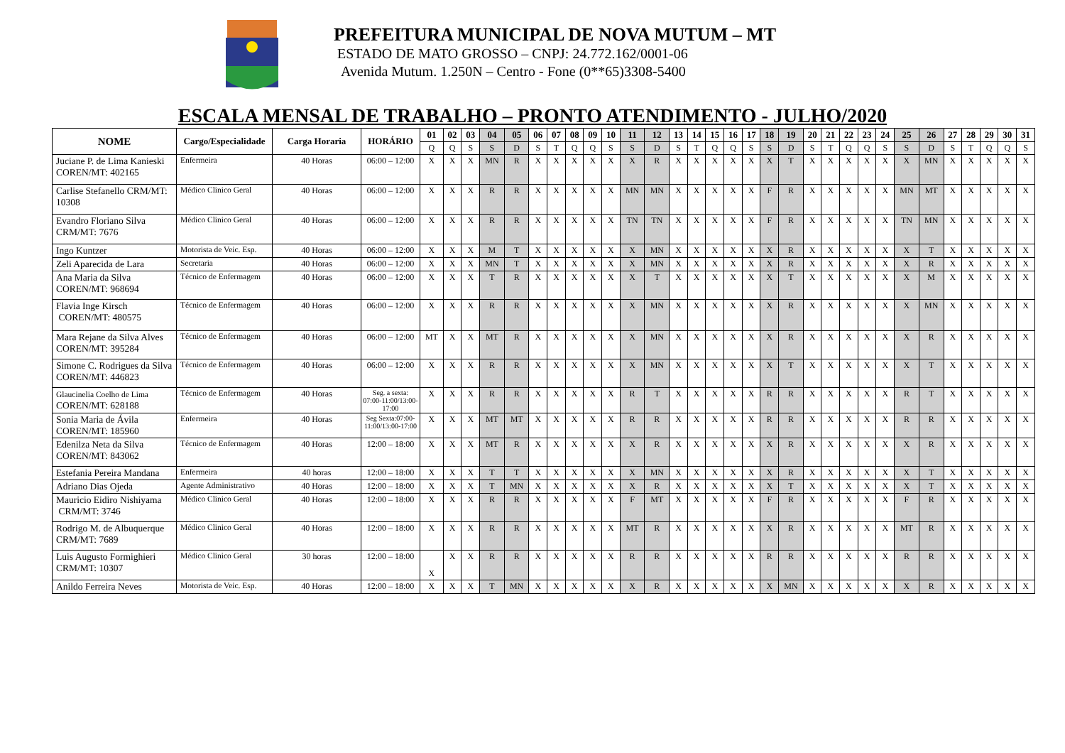PREFEITURA MUNICIPAL DE NOVA MUTUM – MT
ESTADO DE MATO GROSSO – CNPJ: 24.772.162/0001-06
Avenida Mutum. 1.250N – Centro - Fone (0**65)3308-5400
ESCALA MENSAL DE TRABALHO – PRONTO ATENDIMENTO - JULHO/2020
| NOME | Cargo/Especialidade | Carga Horaria | HORÁRIO | 01 | 02 | 03 | 04 | 05 | 06 | 07 | 08 | 09 | 10 | 11 | 12 | 13 | 14 | 15 | 16 | 17 | 18 | 19 | 20 | 21 | 22 | 23 | 24 | 25 | 26 | 27 | 28 | 29 | 30 | 31 |
| --- | --- | --- | --- | --- | --- | --- | --- | --- | --- | --- | --- | --- | --- | --- | --- | --- | --- | --- | --- | --- | --- | --- | --- | --- | --- | --- | --- | --- | --- | --- | --- | --- | --- | --- |
| | | | | Q | Q | S | S | D | S | T | Q | Q | S | S | D | S | T | Q | Q | S | S | D | S | T | Q | Q | S | S | D | S | T | Q | Q | S |
| Juciane P. de Lima Kanieski COREN/MT: 402165 | Enfermeira | 40 Horas | 06:00 – 12:00 | X | X | X | MN | R | X | X | X | X | X | X | R | X | X | X | X | X | X | T | X | X | X | X | X | X | MN | X | X | X | X | X |
| Carlise Stefanello CRM/MT: 10308 | Médico Clinico Geral | 40 Horas | 06:00 – 12:00 | X | X | X | R | R | X | X | X | X | X | MN | MN | X | X | X | X | X | F | R | X | X | X | X | X | MN | MT | X | X | X | X | X |
| Evandro Floriano Silva CRM/MT: 7676 | Médico Clinico Geral | 40 Horas | 06:00 – 12:00 | X | X | X | R | R | X | X | X | X | X | TN | TN | X | X | X | X | X | F | R | X | X | X | X | X | TN | MN | X | X | X | X | X |
| Ingo Kuntzer | Motorista de Veic. Esp. | 40 Horas | 06:00 – 12:00 | X | X | X | M | T | X | X | X | X | X | X | MN | X | X | X | X | X | X | R | X | X | X | X | X | X | T | X | X | X | X | X |
| Zeli Aparecida de Lara | Secretaria | 40 Horas | 06:00 – 12:00 | X | X | X | MN | T | X | X | X | X | X | X | MN | X | X | X | X | X | X | R | X | X | X | X | X | X | R | X | X | X | X | X |
| Ana Maria da Silva COREN/MT: 968694 | Técnico de Enfermagem | 40 Horas | 06:00 – 12:00 | X | X | X | T | R | X | X | X | X | X | X | T | X | X | X | X | X | X | T | X | X | X | X | X | X | M | X | X | X | X | X |
| Flavia Inge Kirsch COREN/MT: 480575 | Técnico de Enfermagem | 40 Horas | 06:00 – 12:00 | X | X | X | R | R | X | X | X | X | X | X | MN | X | X | X | X | X | X | R | X | X | X | X | X | X | MN | X | X | X | X | X |
| Mara Rejane da Silva Alves COREN/MT: 395284 | Técnico de Enfermagem | 40 Horas | 06:00 – 12:00 | MT | X | X | MT | R | X | X | X | X | X | X | MN | X | X | X | X | X | X | R | X | X | X | X | X | X | R | X | X | X | X | X |
| Simone C. Rodrigues da Silva COREN/MT: 446823 | Técnico de Enfermagem | 40 Horas | 06:00 – 12:00 | X | X | X | R | R | X | X | X | X | X | X | MN | X | X | X | X | X | X | T | X | X | X | X | X | X | T | X | X | X | X | X |
| Glaucinelia Coelho de Lima COREN/MT: 628188 | Técnico de Enfermagem | 40 Horas | Seg. a sexta: 07:00-11:00/13:00-17:00 | X | X | X | R | R | X | X | X | X | X | R | T | X | X | X | X | X | R | R | X | X | X | X | X | R | T | X | X | X | X | X |
| Sonia Maria de Ávila COREN/MT: 185960 | Enfermeira | 40 Horas | Seg Sexta:07:00-11:00/13:00-17:00 | X | X | X | MT | MT | X | X | X | X | X | R | R | X | X | X | X | X | R | R | X | X | X | X | X | R | R | X | X | X | X | X |
| Edenilza Neta da Silva COREN/MT: 843062 | Técnico de Enfermagem | 40 Horas | 12:00 – 18:00 | X | X | X | MT | R | X | X | X | X | X | X | R | X | X | X | X | X | X | R | X | X | X | X | X | X | R | X | X | X | X | X |
| Estefania Pereira Mandana | Enfermeira | 40 horas | 12:00 – 18:00 | X | X | X | T | T | X | X | X | X | X | X | MN | X | X | X | X | X | X | R | X | X | X | X | X | X | T | X | X | X | X | X |
| Adriano Dias Ojeda | Agente Administrativo | 40 Horas | 12:00 – 18:00 | X | X | X | T | MN | X | X | X | X | X | X | R | X | X | X | X | X | X | T | X | X | X | X | X | X | T | X | X | X | X | X |
| Mauricio Eidiro Nishiyama CRM/MT: 3746 | Médico Clinico Geral | 40 Horas | 12:00 – 18:00 | X | X | X | R | R | X | X | X | X | X | F | MT | X | X | X | X | X | F | R | X | X | X | X | X | F | R | X | X | X | X | X |
| Rodrigo M. de Albuquerque CRM/MT: 7689 | Médico Clinico Geral | 40 Horas | 12:00 – 18:00 | X | X | X | R | R | X | X | X | X | X | MT | R | X | X | X | X | X | X | R | X | X | X | X | X | MT | R | X | X | X | X | X |
| Luis Augusto Formighieri CRM/MT: 10307 | Médico Clinico Geral | 30 horas | 12:00 – 18:00 | X | X | X | R | R | X | X | X | X | X | R | R | X | X | X | X | X | R | R | X | X | X | X | X | R | R | X | X | X | X | X |
| Anildo Ferreira Neves | Motorista de Veic. Esp. | 40 Horas | 12:00 – 18:00 | X | X | X | T | MN | X | X | X | X | X | X | R | X | X | X | X | X | X | MN | X | X | X | X | X | X | R | X | X | X | X | X |